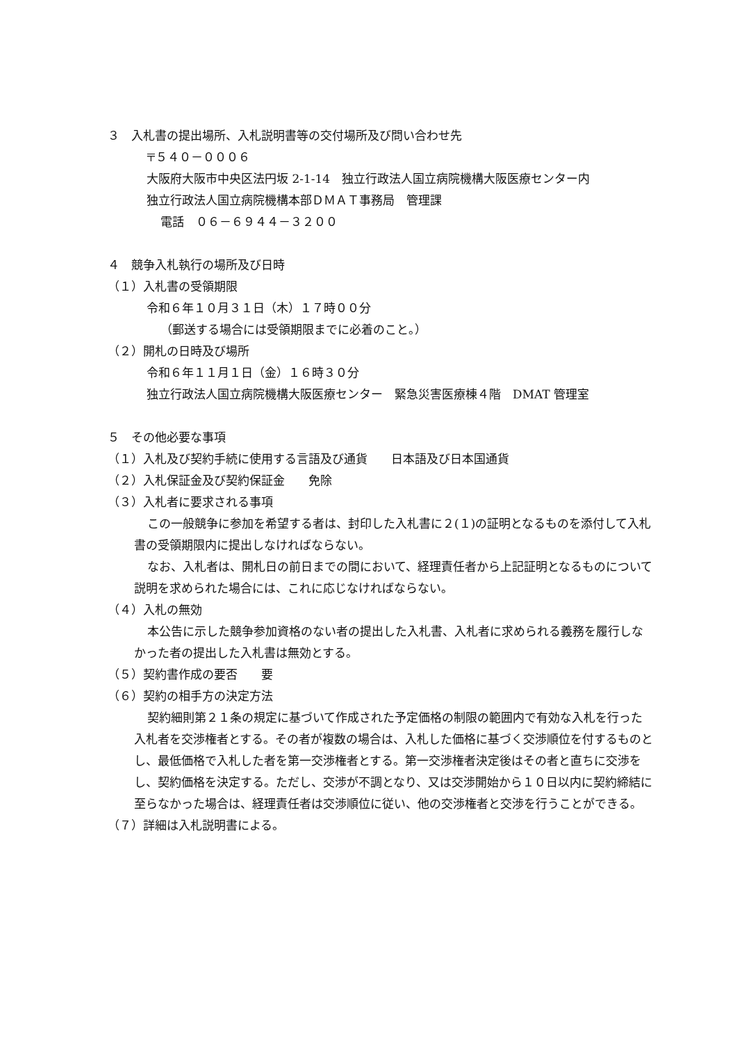３　入札書の提出場所、入札説明書等の交付場所及び問い合わせ先
〒５４０－０００６
大阪府大阪市中央区法円坂 2-1-14　独立行政法人国立病院機構大阪医療センター内
独立行政法人国立病院機構本部ＤＭＡＴ事務局　管理課
電話　０６－６９４４－３２００
４　競争入札執行の場所及び日時
（１）入札書の受領期限
令和６年１０月３１日（木）１７時００分
（郵送する場合には受領期限までに必着のこと。）
（２）開札の日時及び場所
令和６年１１月１日（金）１６時３０分
独立行政法人国立病院機構大阪医療センター　緊急災害医療棟４階　DMAT 管理室
５　その他必要な事項
（１）入札及び契約手続に使用する言語及び通貨　　日本語及び日本国通貨
（２）入札保証金及び契約保証金　　免除
（３）入札者に要求される事項
この一般競争に参加を希望する者は、封印した入札書に２(１)の証明となるものを添付して入札書の受領期限内に提出しなければならない。
なお、入札者は、開札日の前日までの間において、経理責任者から上記証明となるものについて説明を求められた場合には、これに応じなければならない。
（４）入札の無効
本公告に示した競争参加資格のない者の提出した入札書、入札者に求められる義務を履行しなかった者の提出した入札書は無効とする。
（５）契約書作成の要否　　要
（６）契約の相手方の決定方法
契約細則第２１条の規定に基づいて作成された予定価格の制限の範囲内で有効な入札を行った入札者を交渉権者とする。その者が複数の場合は、入札した価格に基づく交渉順位を付するものとし、最低価格で入札した者を第一交渉権者とする。第一交渉権者決定後はその者と直ちに交渉をし、契約価格を決定する。ただし、交渉が不調となり、又は交渉開始から１０日以内に契約締結に至らなかった場合は、経理責任者は交渉順位に従い、他の交渉権者と交渉を行うことができる。
（７）詳細は入札説明書による。